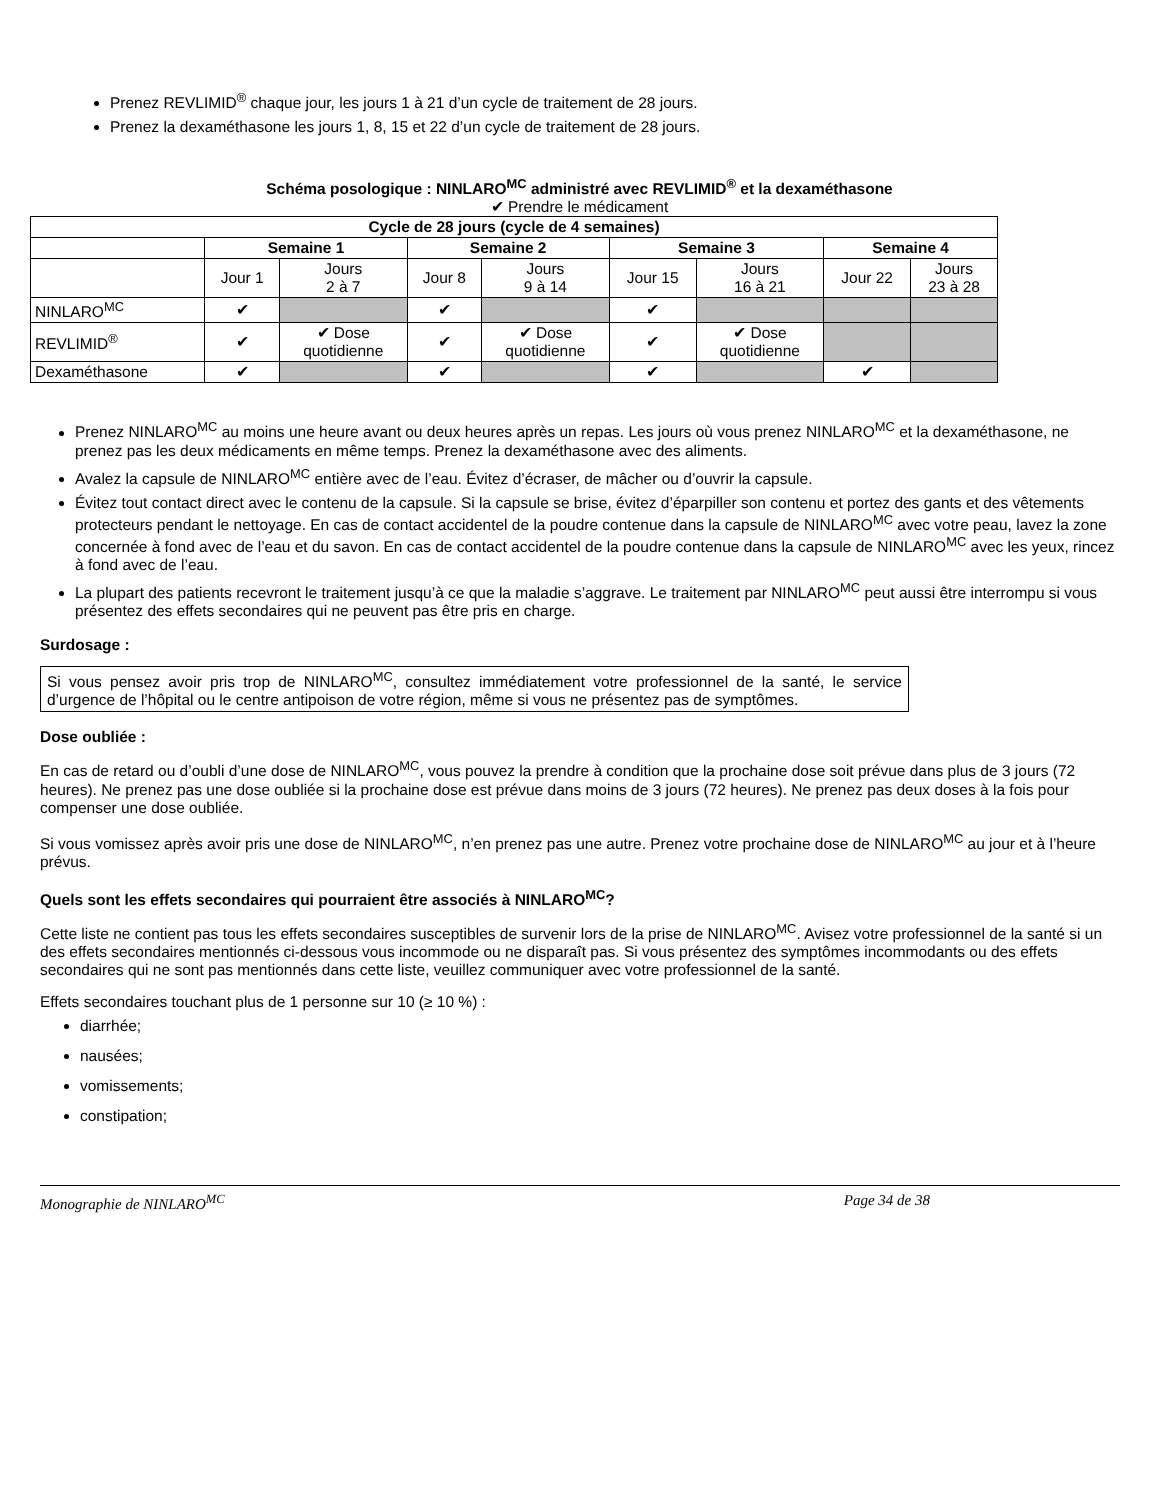Prenez REVLIMID<sup>®</sup> chaque jour, les jours 1 à 21 d’un cycle de traitement de 28 jours.
Prenez la dexaméthasone les jours 1, 8, 15 et 22 d’un cycle de traitement de 28 jours.
Schéma posologique : NINLARO<sup>MC</sup> administré avec REVLIMID<sup>®</sup> et la dexaméthasone
✔ Prendre le médicament
| Cycle de 28 jours (cycle de 4 semaines) | | | | | | | | |
| --- | --- | --- | --- | --- | --- | --- | --- | --- |
| | Semaine 1 | | Semaine 2 | | Semaine 3 | | Semaine 4 | |
| | Jour 1 | Jours 2 à 7 | Jour 8 | Jours 9 à 14 | Jour 15 | Jours 16 à 21 | Jour 22 | Jours 23 à 28 |
| NINLARO<sup>MC</sup> | ✔ | | ✔ | | ✔ | | | |
| REVLIMID<sup>®</sup> | ✔ | ✔ Dose quotidienne | ✔ | ✔ Dose quotidienne | ✔ | ✔ Dose quotidienne | | |
| Dexaméthasone | ✔ | | ✔ | | ✔ | | ✔ | |
Prenez NINLARO<sup>MC</sup> au moins une heure avant ou deux heures après un repas. Les jours où vous prenez NINLARO<sup>MC</sup> et la dexaméthasone, ne prenez pas les deux médicaments en même temps. Prenez la dexaméthasone avec des aliments.
Avalez la capsule de NINLARO<sup>MC</sup> entière avec de l’eau. Évitez d’écraser, de mâcher ou d’ouvrir la capsule.
Évitez tout contact direct avec le contenu de la capsule. Si la capsule se brise, évitez d’éparpiller son contenu et portez des gants et des vêtements protecteurs pendant le nettoyage. En cas de contact accidentel de la poudre contenue dans la capsule de NINLARO<sup>MC</sup> avec votre peau, lavez la zone concernée à fond avec de l’eau et du savon. En cas de contact accidentel de la poudre contenue dans la capsule de NINLARO<sup>MC</sup> avec les yeux, rincez à fond avec de l’eau.
La plupart des patients recevront le traitement jusqu’à ce que la maladie s’aggrave. Le traitement par NINLARO<sup>MC</sup> peut aussi être interrompu si vous présentez des effets secondaires qui ne peuvent pas être pris en charge.
Surdosage :
Si vous pensez avoir pris trop de NINLARO<sup>MC</sup>, consultez immédiatement votre professionnel de la santé, le service d’urgence de l’hôpital ou le centre antipoison de votre région, même si vous ne présentez pas de symptômes.
Dose oubliée :
En cas de retard ou d’oubli d’une dose de NINLARO<sup>MC</sup>, vous pouvez la prendre à condition que la prochaine dose soit prévue dans plus de 3 jours (72 heures). Ne prenez pas une dose oubliée si la prochaine dose est prévue dans moins de 3 jours (72 heures). Ne prenez pas deux doses à la fois pour compenser une dose oubliée.
Si vous vomissez après avoir pris une dose de NINLARO<sup>MC</sup>, n’en prenez pas une autre. Prenez votre prochaine dose de NINLARO<sup>MC</sup> au jour et à l’heure prévus.
Quels sont les effets secondaires qui pourraient être associés à NINLARO<sup>MC</sup>?
Cette liste ne contient pas tous les effets secondaires susceptibles de survenir lors de la prise de NINLARO<sup>MC</sup>. Avisez votre professionnel de la santé si un des effets secondaires mentionnés ci-dessous vous incommode ou ne disparaît pas. Si vous présentez des symptômes incommodants ou des effets secondaires qui ne sont pas mentionnés dans cette liste, veuillez communiquer avec votre professionnel de la santé.
Effets secondaires touchant plus de 1 personne sur 10 (≥ 10 %) :
diarrhée;
nausées;
vomissements;
constipation;
Monographie de NINLARO<sup>MC</sup> Page 34 de 38